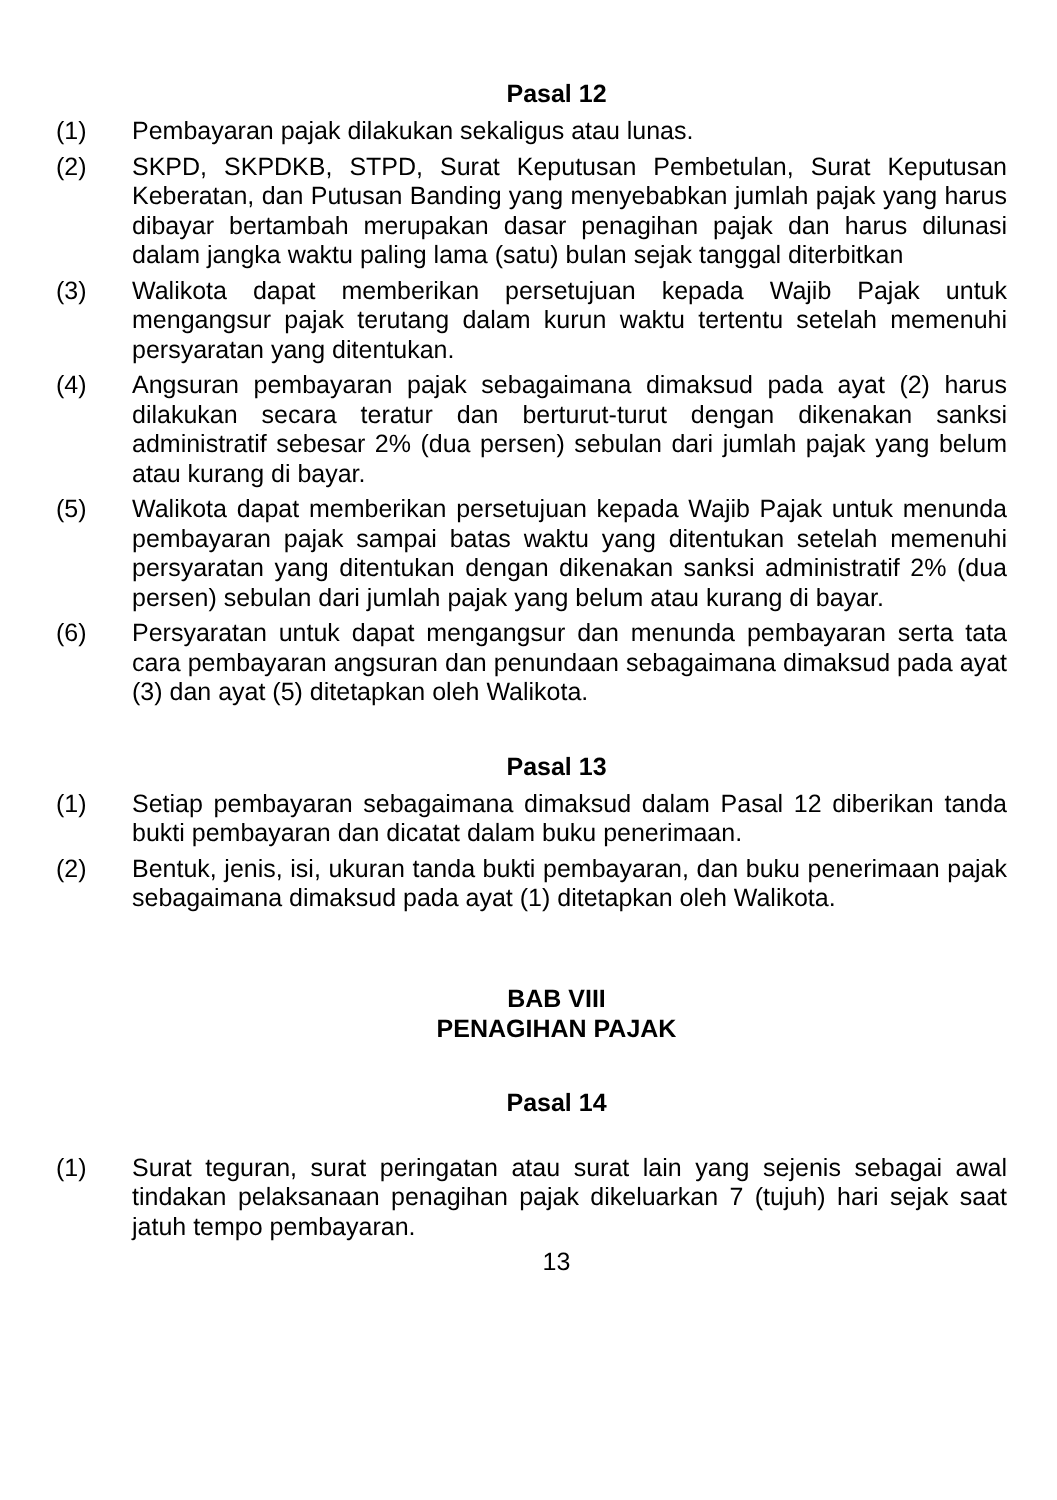Pasal 12
(1) Pembayaran pajak dilakukan sekaligus atau lunas.
(2) SKPD, SKPDKB, STPD, Surat Keputusan Pembetulan, Surat Keputusan Keberatan, dan Putusan Banding yang menyebabkan jumlah pajak yang harus dibayar bertambah merupakan dasar penagihan pajak dan harus dilunasi dalam jangka waktu paling lama (satu) bulan sejak tanggal diterbitkan
(3) Walikota dapat memberikan persetujuan kepada Wajib Pajak untuk mengangsur pajak terutang dalam kurun waktu tertentu setelah memenuhi persyaratan yang ditentukan.
(4) Angsuran pembayaran pajak sebagaimana dimaksud pada ayat (2) harus dilakukan secara teratur dan berturut-turut dengan dikenakan sanksi administratif sebesar 2% (dua persen) sebulan dari jumlah pajak yang belum atau kurang di bayar.
(5) Walikota dapat memberikan persetujuan kepada Wajib Pajak untuk menunda pembayaran pajak sampai batas waktu yang ditentukan setelah memenuhi persyaratan yang ditentukan dengan dikenakan sanksi administratif 2% (dua persen) sebulan dari jumlah pajak yang belum atau kurang di bayar.
(6) Persyaratan untuk dapat mengangsur dan menunda pembayaran serta tata cara pembayaran angsuran dan penundaan sebagaimana dimaksud pada ayat (3) dan ayat (5) ditetapkan oleh Walikota.
Pasal 13
(1) Setiap pembayaran sebagaimana dimaksud dalam Pasal 12 diberikan tanda bukti pembayaran dan dicatat dalam buku penerimaan.
(2) Bentuk, jenis, isi, ukuran tanda bukti pembayaran, dan buku penerimaan pajak sebagaimana dimaksud pada ayat (1) ditetapkan oleh Walikota.
BAB VIII
PENAGIHAN PAJAK
Pasal 14
(1) Surat teguran, surat peringatan atau surat lain yang sejenis sebagai awal tindakan pelaksanaan penagihan pajak dikeluarkan 7 (tujuh) hari sejak saat jatuh tempo pembayaran.
13